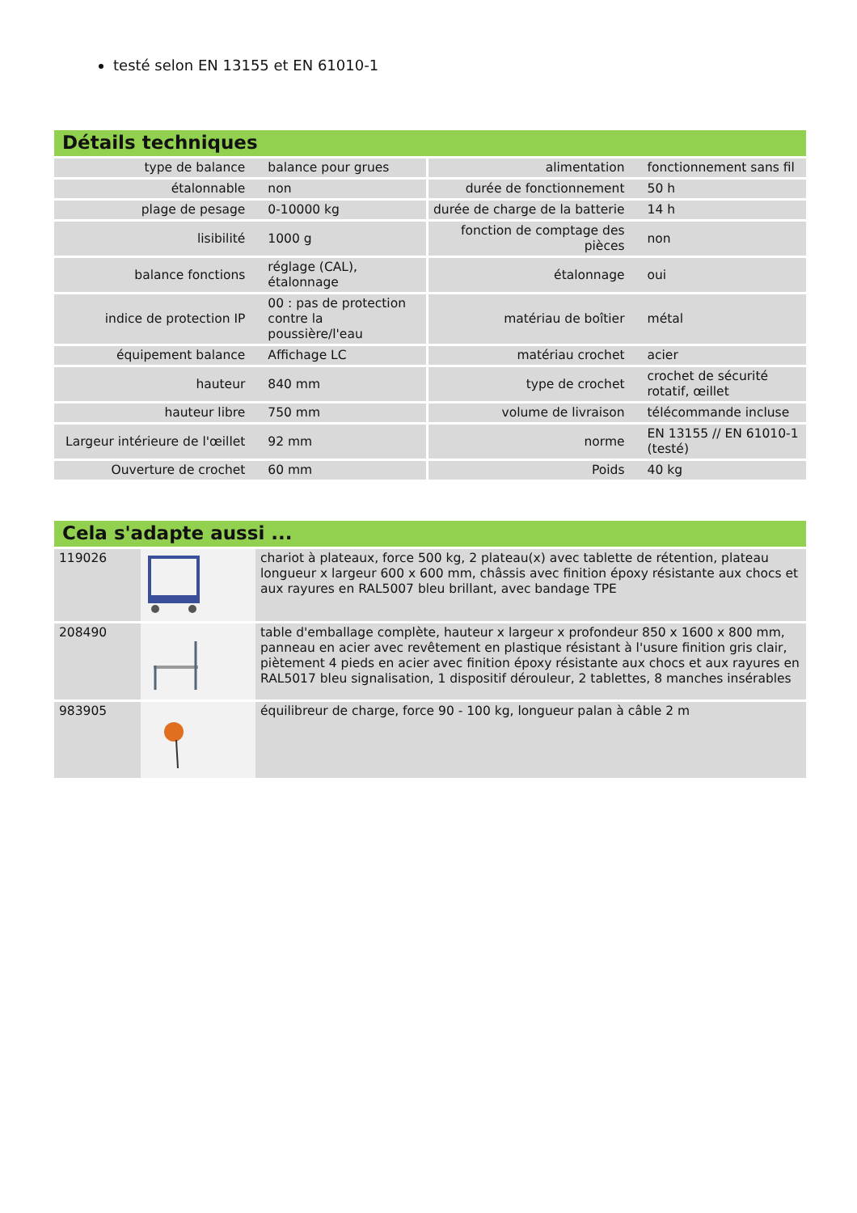testé selon EN 13155 et EN 61010-1
Détails techniques
| type de balance | balance pour grues | alimentation | fonctionnement sans fil |
| étalonnable | non | durée de fonctionnement | 50 h |
| plage de pesage | 0-10000 kg | durée de charge de la batterie | 14 h |
| lisibilité | 1000 g | fonction de comptage des pièces | non |
| balance fonctions | réglage (CAL), étalonnage | étalonnage | oui |
| indice de protection IP | 00 : pas de protection contre la poussière/l'eau | matériau de boîtier | métal |
| équipement balance | Affichage LC | matériau crochet | acier |
| hauteur | 840 mm | type de crochet | crochet de sécurité rotatif, œillet |
| hauteur libre | 750 mm | volume de livraison | télécommande incluse |
| Largeur intérieure de l'œillet | 92 mm | norme | EN 13155 // EN 61010-1 (testé) |
| Ouverture de crochet | 60 mm | Poids | 40 kg |
Cela s'adapte aussi ...
| 119026 | | chariot à plateaux, force 500 kg, 2 plateau(x) avec tablette de rétention, plateau longueur x largeur 600 x 600 mm, châssis avec finition époxy résistante aux chocs et aux rayures en RAL5007 bleu brillant, avec bandage TPE |
| 208490 | | table d'emballage complète, hauteur x largeur x profondeur 850 x 1600 x 800 mm, panneau en acier avec revêtement en plastique résistant à l'usure finition gris clair, piètement 4 pieds en acier avec finition époxy résistante aux chocs et aux rayures en RAL5017 bleu signalisation, 1 dispositif dérouleur, 2 tablettes, 8 manches insérables |
| 983905 | | équilibreur de charge, force 90 - 100 kg, longueur palan à câble 2 m |